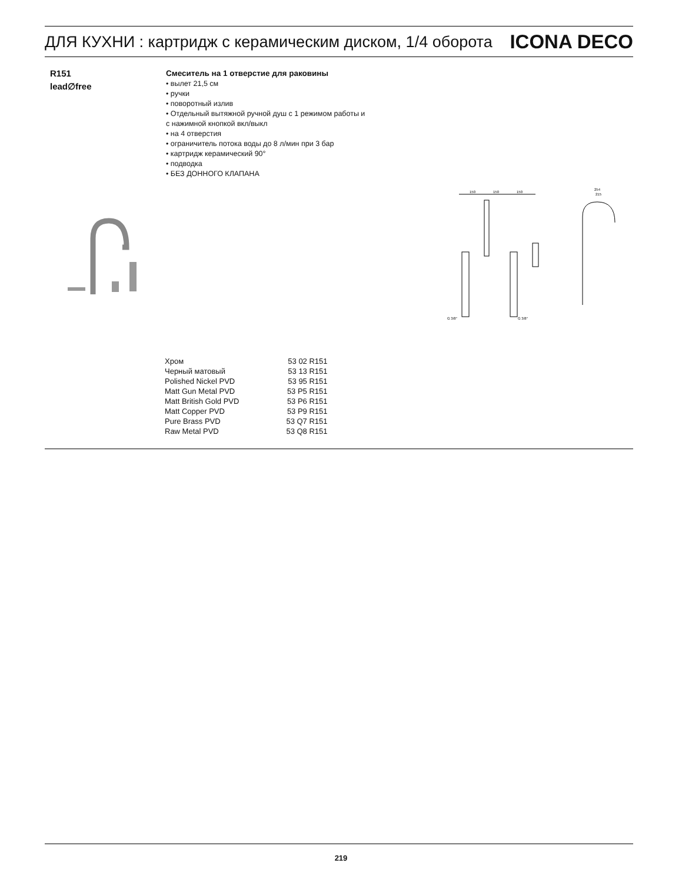ДЛЯ КУХНИ : картридж с керамическим диском, 1/4 оборота
ICONA DECO
R151
lead∅free
Смеситель на 1 отверстие для раковины
• вылет 21,5 см
• ручки
• поворотный излив
• Отдельный вытяжной ручной душ с 1 режимом работы и
с нажимной кнопкой вкл/выкл
• на 4 отверстия
• ограничитель потока воды до 8 л/мин при 3 бар
• картридж керамический 90°
• подводка
• БЕЗ ДОННОГО КЛАПАНА
150
150
150
254
215
G 3/8"
G 3/8"
| Хром | 53 02 R151 |
| Черный матовый | 53 13 R151 |
| Polished Nickel PVD | 53 95 R151 |
| Matt Gun Metal PVD | 53 P5 R151 |
| Matt British Gold PVD | 53 P6 R151 |
| Matt Copper PVD | 53 P9 R151 |
| Pure Brass PVD | 53 Q7 R151 |
| Raw Metal PVD | 53 Q8 R151 |
219